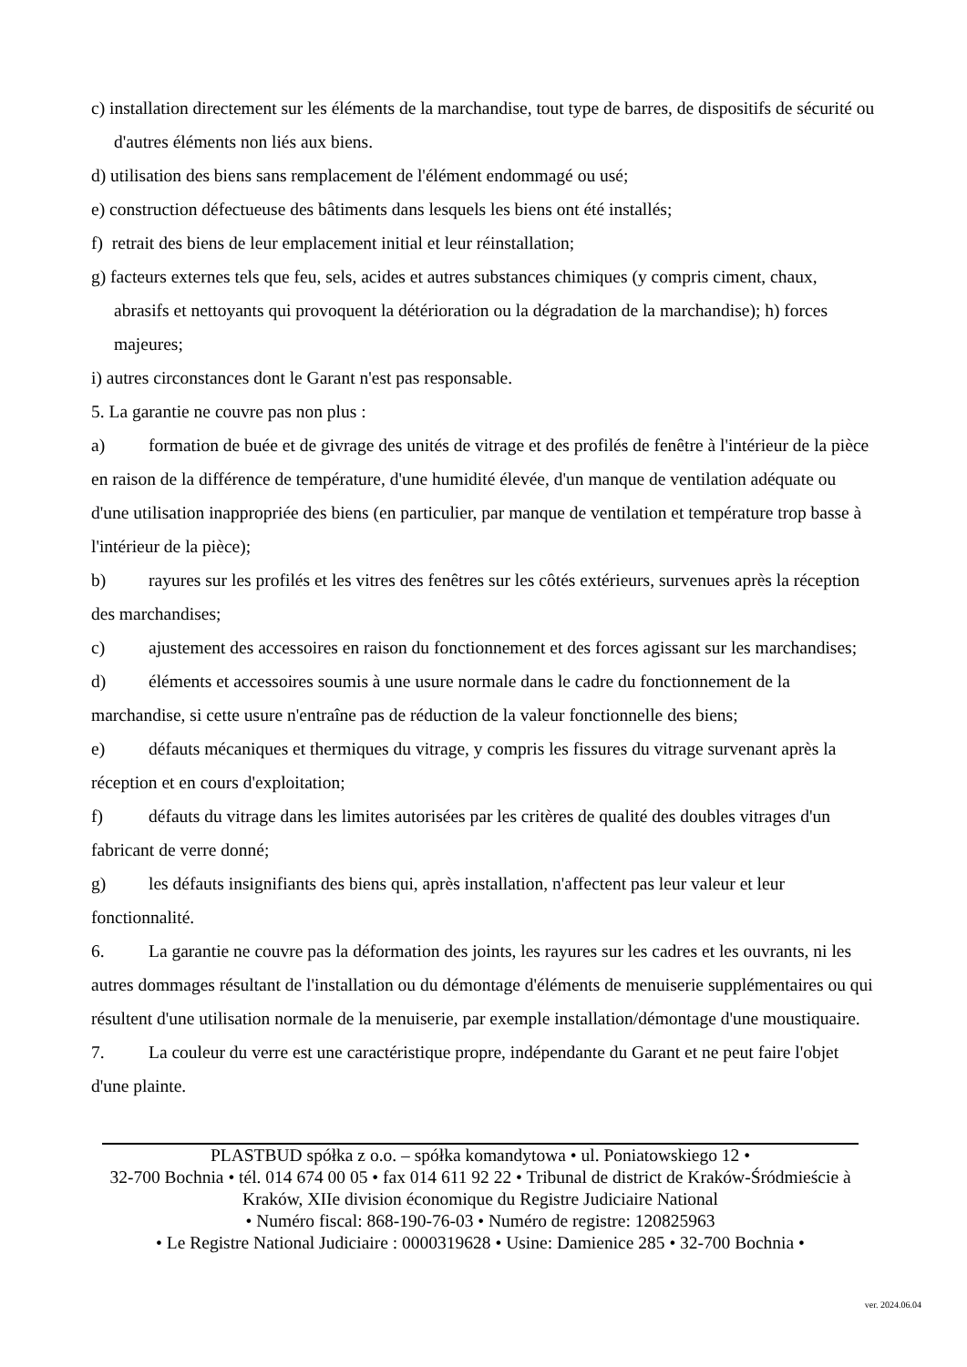c) installation directement sur les éléments de la marchandise, tout type de barres, de dispositifs de sécurité ou d'autres éléments non liés aux biens.
d) utilisation des biens sans remplacement de l'élément endommagé ou usé;
e) construction défectueuse des bâtiments dans lesquels les biens ont été installés;
f) retrait des biens de leur emplacement initial et leur réinstallation;
g) facteurs externes tels que feu, sels, acides et autres substances chimiques (y compris ciment, chaux, abrasifs et nettoyants qui provoquent la détérioration ou la dégradation de la marchandise); h) forces majeures;
i) autres circonstances dont le Garant n'est pas responsable.
5. La garantie ne couvre pas non plus :
a) formation de buée et de givrage des unités de vitrage et des profilés de fenêtre à l'intérieur de la pièce en raison de la différence de température, d'une humidité élevée, d'un manque de ventilation adéquate ou d'une utilisation inappropriée des biens (en particulier, par manque de ventilation et température trop basse à l'intérieur de la pièce);
b) rayures sur les profilés et les vitres des fenêtres sur les côtés extérieurs, survenues après la réception des marchandises;
c) ajustement des accessoires en raison du fonctionnement et des forces agissant sur les marchandises;
d) éléments et accessoires soumis à une usure normale dans le cadre du fonctionnement de la marchandise, si cette usure n'entraîne pas de réduction de la valeur fonctionnelle des biens;
e) défauts mécaniques et thermiques du vitrage, y compris les fissures du vitrage survenant après la réception et en cours d'exploitation;
f) défauts du vitrage dans les limites autorisées par les critères de qualité des doubles vitrages d'un fabricant de verre donné;
g) les défauts insignifiants des biens qui, après installation, n'affectent pas leur valeur et leur fonctionnalité.
6. La garantie ne couvre pas la déformation des joints, les rayures sur les cadres et les ouvrants, ni les autres dommages résultant de l'installation ou du démontage d'éléments de menuiserie supplémentaires ou qui résultent d'une utilisation normale de la menuiserie, par exemple installation/démontage d'une moustiquaire.
7. La couleur du verre est une caractéristique propre, indépendante du Garant et ne peut faire l'objet d'une plainte.
PLASTBUD spółka z o.o. – spółka komandytowa • ul. Poniatowskiego 12 •
32-700 Bochnia • tél. 014 674 00 05 • fax 014 611 92 22 • Tribunal de district de Kraków-Śródmieście à Kraków, XIIe division économique du Registre Judiciaire National
• Numéro fiscal: 868-190-76-03 • Numéro de registre: 120825963
• Le Registre National Judiciaire : 0000319628 • Usine: Damienice 285 • 32-700 Bochnia •
ver. 2024.06.04